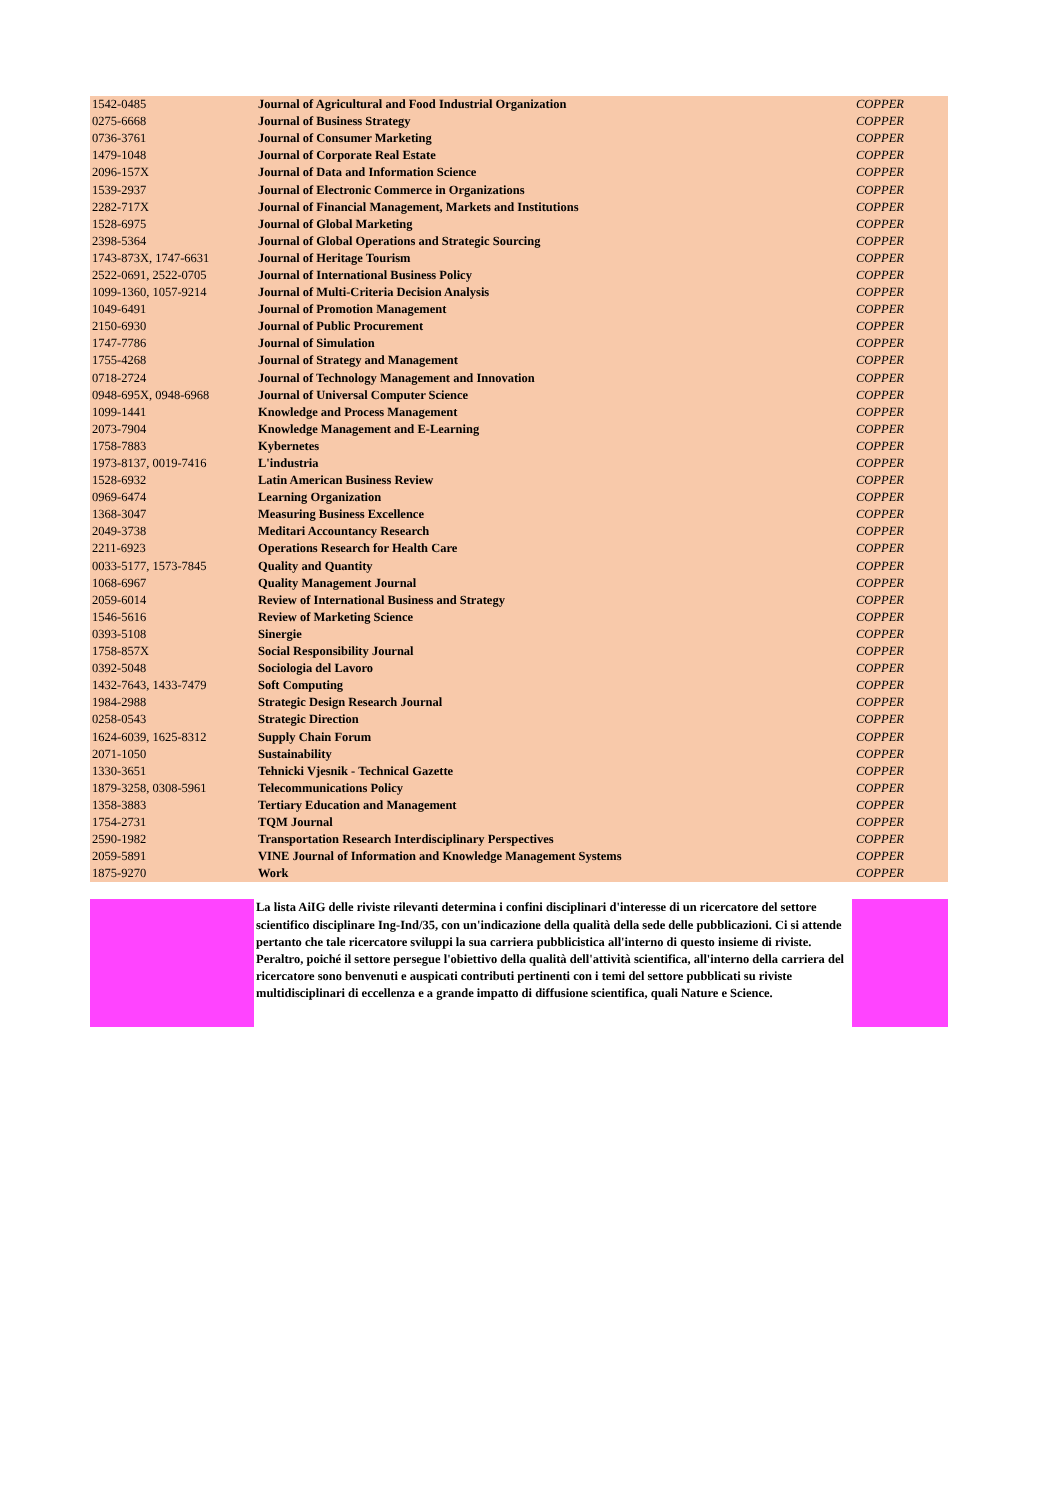| 1542-0485 | Journal of Agricultural and Food Industrial Organization | COPPER |
| 0275-6668 | Journal of Business Strategy | COPPER |
| 0736-3761 | Journal of Consumer Marketing | COPPER |
| 1479-1048 | Journal of Corporate Real Estate | COPPER |
| 2096-157X | Journal of Data and Information Science | COPPER |
| 1539-2937 | Journal of Electronic Commerce in Organizations | COPPER |
| 2282-717X | Journal of Financial Management, Markets and Institutions | COPPER |
| 1528-6975 | Journal of Global Marketing | COPPER |
| 2398-5364 | Journal of Global Operations and Strategic Sourcing | COPPER |
| 1743-873X, 1747-6631 | Journal of Heritage Tourism | COPPER |
| 2522-0691, 2522-0705 | Journal of International Business Policy | COPPER |
| 1099-1360, 1057-9214 | Journal of Multi-Criteria Decision Analysis | COPPER |
| 1049-6491 | Journal of Promotion Management | COPPER |
| 2150-6930 | Journal of Public Procurement | COPPER |
| 1747-7786 | Journal of Simulation | COPPER |
| 1755-4268 | Journal of Strategy and Management | COPPER |
| 0718-2724 | Journal of Technology Management and Innovation | COPPER |
| 0948-695X, 0948-6968 | Journal of Universal Computer Science | COPPER |
| 1099-1441 | Knowledge and Process Management | COPPER |
| 2073-7904 | Knowledge Management and E-Learning | COPPER |
| 1758-7883 | Kybernetes | COPPER |
| 1973-8137, 0019-7416 | L'industria | COPPER |
| 1528-6932 | Latin American Business Review | COPPER |
| 0969-6474 | Learning Organization | COPPER |
| 1368-3047 | Measuring Business Excellence | COPPER |
| 2049-3738 | Meditari Accountancy Research | COPPER |
| 2211-6923 | Operations Research for Health Care | COPPER |
| 0033-5177, 1573-7845 | Quality and Quantity | COPPER |
| 1068-6967 | Quality Management Journal | COPPER |
| 2059-6014 | Review of International Business and Strategy | COPPER |
| 1546-5616 | Review of Marketing Science | COPPER |
| 0393-5108 | Sinergie | COPPER |
| 1758-857X | Social Responsibility Journal | COPPER |
| 0392-5048 | Sociologia del Lavoro | COPPER |
| 1432-7643, 1433-7479 | Soft Computing | COPPER |
| 1984-2988 | Strategic Design Research Journal | COPPER |
| 0258-0543 | Strategic Direction | COPPER |
| 1624-6039, 1625-8312 | Supply Chain Forum | COPPER |
| 2071-1050 | Sustainability | COPPER |
| 1330-3651 | Tehnicki Vjesnik - Technical Gazette | COPPER |
| 1879-3258, 0308-5961 | Telecommunications Policy | COPPER |
| 1358-3883 | Tertiary Education and Management | COPPER |
| 1754-2731 | TQM Journal | COPPER |
| 2590-1982 | Transportation Research Interdisciplinary Perspectives | COPPER |
| 2059-5891 | VINE Journal of Information and Knowledge Management Systems | COPPER |
| 1875-9270 | Work | COPPER |
La lista AiIG delle riviste rilevanti determina i confini disciplinari d'interesse di un ricercatore del settore scientifico disciplinare Ing-Ind/35, con un'indicazione della qualità della sede delle pubblicazioni. Ci si attende pertanto che tale ricercatore sviluppi la sua carriera pubblicistica all'interno di questo insieme di riviste. Peraltro, poiché il settore persegue l'obiettivo della qualità dell'attività scientifica, all'interno della carriera del ricercatore sono benvenuti e auspicati contributi pertinenti con i temi del settore pubblicati su riviste multidisciplinari di eccellenza e a grande impatto di diffusione scientifica, quali Nature e Science.